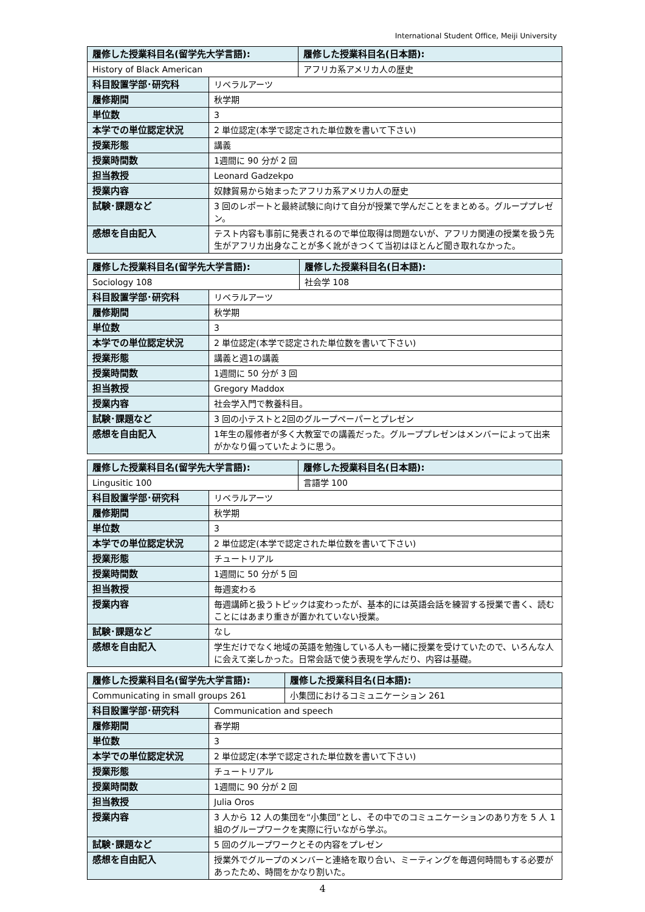International Student Office, Meiji University
| 履修した授業科目名(留学先大学言語): | | 履修した授業科目名(日本語): |
| --- | --- | --- |
| History of Black American | | アフリカ系アメリカ人の歴史 |
| 科目設置学部･研究科 | リベラルアーツ | |
| 履修期間 | 秋学期 | |
| 単位数 | 3 | |
| 本学での単位認定状況 | 2 単位認定(本学で認定された単位数を書いて下さい) | |
| 授業形態 | 講義 | |
| 授業時間数 | 1週間に 90 分が 2 回 | |
| 担当教授 | Leonard Gadzekpo | |
| 授業内容 | 奴隷貿易から始まったアフリカ系アメリカ人の歴史 | |
| 試験･課題など | 3 回のレポートと最終試験に向けて自分が授業で学んだことをまとめる。グループプレゼン。 | |
| 感想を自由記入 | テスト内容も事前に発表されるので単位取得は問題ないが、アフリカ関連の授業を扱う先生がアフリカ出身なことが多く訛がきつくて当初はほとんど聞き取れなかった。 | |
| 履修した授業科目名(留学先大学言語): | | 履修した授業科目名(日本語): |
| --- | --- | --- |
| Sociology 108 | | 社会学 108 |
| 科目設置学部･研究科 | リベラルアーツ | |
| 履修期間 | 秋学期 | |
| 単位数 | 3 | |
| 本学での単位認定状況 | 2 単位認定(本学で認定された単位数を書いて下さい) | |
| 授業形態 | 講義と週1の講義 | |
| 授業時間数 | 1週間に 50 分が 3 回 | |
| 担当教授 | Gregory Maddox | |
| 授業内容 | 社会学入門で教養科目。 | |
| 試験･課題など | 3 回の小テストと2回のグループペーパーとプレゼン | |
| 感想を自由記入 | 1年生の履修者が多く大教室での講義だった。グループプレゼンはメンバーによって出来がかなり偏っていたように思う。 | |
| 履修した授業科目名(留学先大学言語): | | 履修した授業科目名(日本語): |
| --- | --- | --- |
| Lingusitic 100 | | 言語学 100 |
| 科目設置学部･研究科 | リベラルアーツ | |
| 履修期間 | 秋学期 | |
| 単位数 | 3 | |
| 本学での単位認定状況 | 2 単位認定(本学で認定された単位数を書いて下さい) | |
| 授業形態 | チュートリアル | |
| 授業時間数 | 1週間に 50 分が 5 回 | |
| 担当教授 | 毎週変わる | |
| 授業内容 | 毎週講師と扱うトピックは変わったが、基本的には英語会話を練習する授業で書く、読むことにはあまり重きが置かれていない授業。 | |
| 試験･課題など | なし | |
| 感想を自由記入 | 学生だけでなく地域の英語を勉強している人も一緒に授業を受けていたので、いろんな人に会えて楽しかった。日常会話で使う表現を学んだり、内容は基礎。 | |
| 履修した授業科目名(留学先大学言語): | | 履修した授業科目名(日本語): |
| --- | --- | --- |
| Communicating in small groups 261 | | 小集団におけるコミュニケーション 261 |
| 科目設置学部･研究科 | Communication and speech | |
| 履修期間 | 春学期 | |
| 単位数 | 3 | |
| 本学での単位認定状況 | 2 単位認定(本学で認定された単位数を書いて下さい) | |
| 授業形態 | チュートリアル | |
| 授業時間数 | 1週間に 90 分が 2 回 | |
| 担当教授 | Julia Oros | |
| 授業内容 | 3 人から 12 人の集団を“小集団”とし、その中でのコミュニケーションのあり方を 5 人 1 組のグループワークを実際に行いながら学ぶ。 | |
| 試験･課題など | 5 回のグループワークとその内容をプレゼン | |
| 感想を自由記入 | 授業外でグループのメンバーと連絡を取り合い、ミーティングを毎週何時間もする必要があったため、時間をかなり割いた。 | |
4